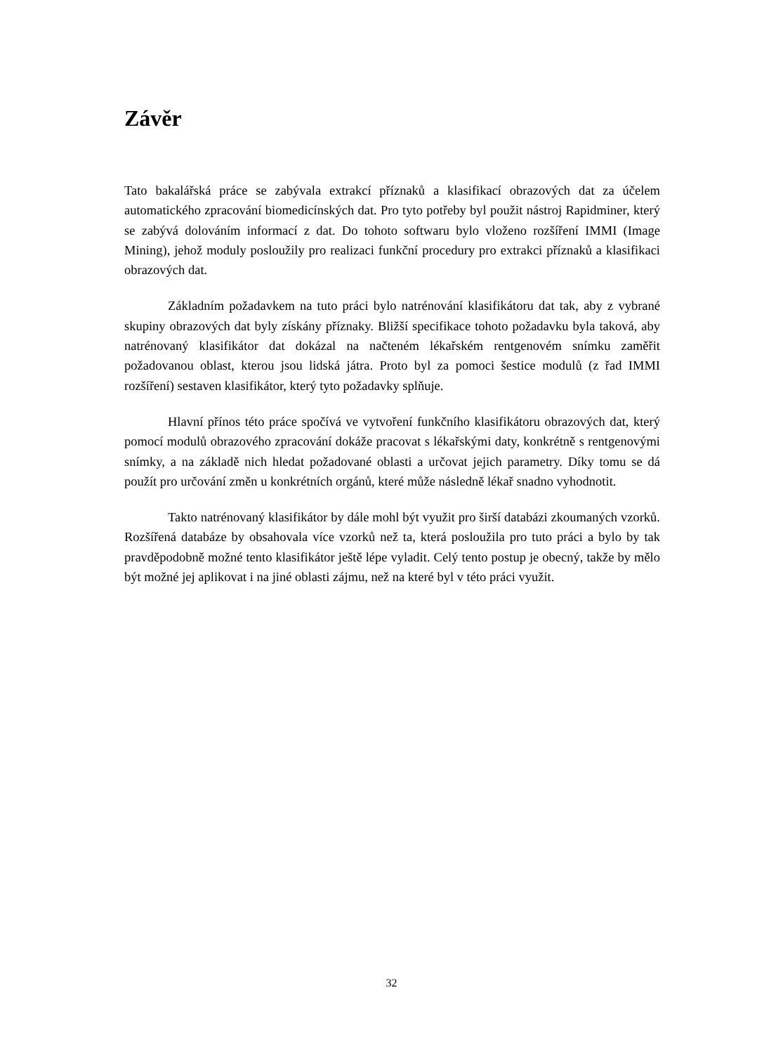Závěr
Tato bakalářská práce se zabývala extrakcí příznaků a klasifikací obrazových dat za účelem automatického zpracování biomedicínských dat. Pro tyto potřeby byl použit nástroj Rapidminer, který se zabývá dolováním informací z dat. Do tohoto softwaru bylo vloženo rozšíření IMMI (Image Mining), jehož moduly posloužily pro realizaci funkční procedury pro extrakci příznaků a klasifikaci obrazových dat.
Základním požadavkem na tuto práci bylo natrénování klasifikátoru dat tak, aby z vybrané skupiny obrazových dat byly získány příznaky. Bližší specifikace tohoto požadavku byla taková, aby natrénovaný klasifikátor dat dokázal na načteném lékařském rentgenovém snímku zaměřit požadovanou oblast, kterou jsou lidská játra. Proto byl za pomoci šestice modulů (z řad IMMI rozšíření) sestaven klasifikátor, který tyto požadavky splňuje.
Hlavní přínos této práce spočívá ve vytvoření funkčního klasifikátoru obrazových dat, který pomocí modulů obrazového zpracování dokáže pracovat s lékařskými daty, konkrétně s rentgenovými snímky, a na základě nich hledat požadované oblasti a určovat jejich parametry. Díky tomu se dá použít pro určování změn u konkrétních orgánů, které může následně lékař snadno vyhodnotit.
Takto natrénovaný klasifikátor by dále mohl být využit pro širší databázi zkoumaných vzorků. Rozšířená databáze by obsahovala více vzorků než ta, která posloužila pro tuto práci a bylo by tak pravděpodobně možné tento klasifikátor ještě lépe vyladit. Celý tento postup je obecný, takže by mělo být možné jej aplikovat i na jiné oblasti zájmu, než na které byl v této práci využit.
32